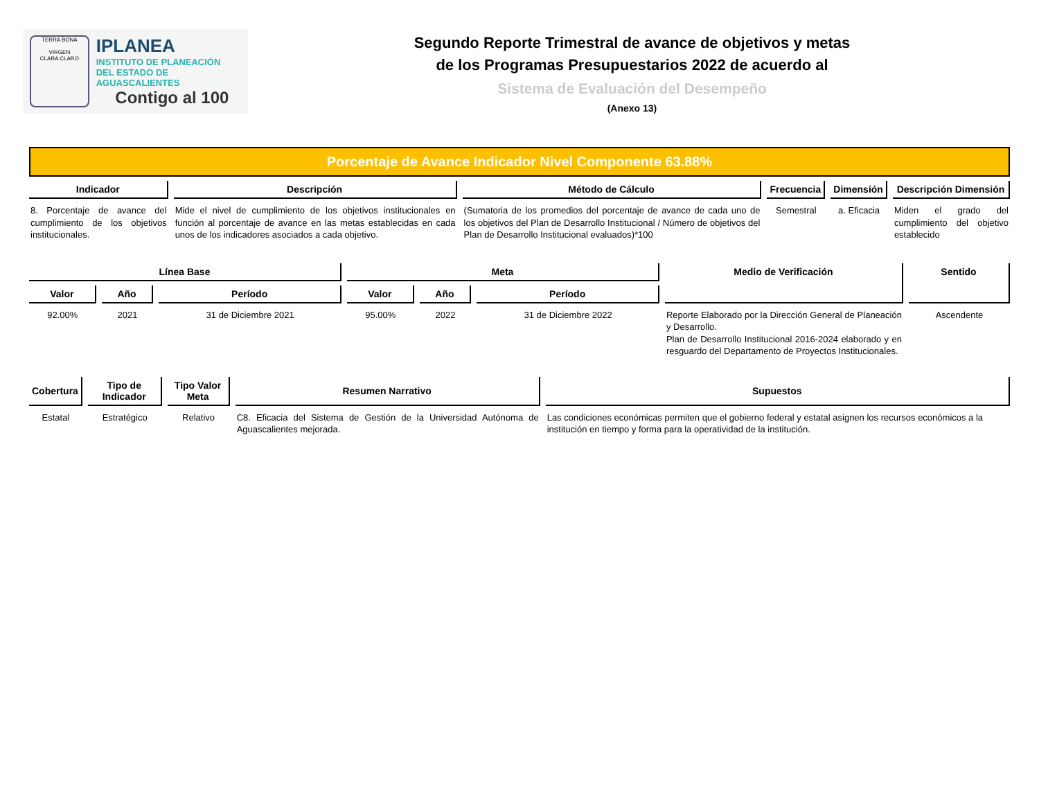TERRA BONA
VIRGEN
CLARA CLARO
IPLANEA
INSTITUTO DE PLANEACIÓN
DEL ESTADO DE AGUASCALIENTES
Contigo al 100
Segundo Reporte Trimestral de avance de objetivos y metas
de los Programas Presupuestarios 2022 de acuerdo al
Sistema de Evaluación del Desempeño
(Anexo 13)
Porcentaje de Avance Indicador Nivel Componente 63.88%
| Indicador | Descripción | Método de Cálculo | Frecuencia | Dimensión | Descripción Dimensión |
| --- | --- | --- | --- | --- | --- |
| 8. Porcentaje de avance del cumplimiento de los objetivos institucionales. | Mide el nivel de cumplimiento de los objetivos institucionales en función al porcentaje de avance en las metas establecidas en cada unos de los indicadores asociados a cada objetivo. | (Sumatoria de los promedios del porcentaje de avance de cada uno de los objetivos del Plan de Desarrollo Institucional / Número de objetivos del Plan de Desarrollo Institucional evaluados)*100 | Semestral | a. Eficacia | Miden el grado del cumplimiento del objetivo establecido |
| Línea Base | | | Meta | | | Medio de Verificación | Sentido |
| --- | --- | --- | --- | --- | --- | --- | --- |
| Valor | Año | Período | Valor | Año | Período | | |
| 92.00% | 2021 | 31 de Diciembre 2021 | 95.00% | 2022 | 31 de Diciembre 2022 | Reporte Elaborado por la Dirección General de Planeación y Desarrollo. Plan de Desarrollo Institucional 2016-2024 elaborado y en resguardo del Departamento de Proyectos Institucionales. | Ascendente |
| Cobertura | Tipo de Indicador | Tipo Valor Meta | Resumen Narrativo | Supuestos |
| --- | --- | --- | --- | --- |
| Estatal | Estratégico | Relativo | C8. Eficacia del Sistema de Gestión de la Universidad Autónoma de Aguascalientes mejorada. | Las condiciones económicas permiten que el gobierno federal y estatal asignen los recursos económicos a la institución en tiempo y forma para la operatividad de la institución. |